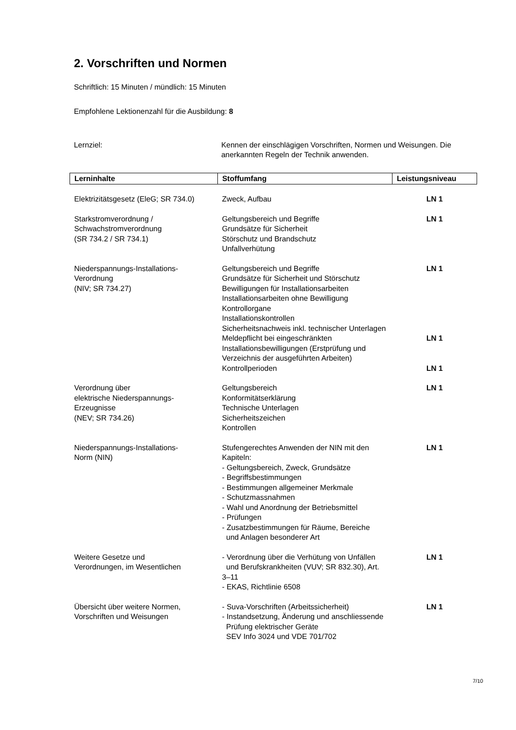2. Vorschriften und Normen
Schriftlich: 15 Minuten / mündlich: 15 Minuten
Empfohlene Lektionenzahl für die Ausbildung: 8
Lernziel: Kennen der einschlägigen Vorschriften, Normen und Weisungen. Die anerkannten Regeln der Technik anwenden.
| Lerninhalte | Stoffumfang | Leistungsniveau |
| --- | --- | --- |
| Elektrizitätsgesetz (EleG; SR 734.0) | Zweck, Aufbau | LN 1 |
| Starkstromverordnung / Schwachstromverordnung (SR 734.2 / SR 734.1) | Geltungsbereich und Begriffe Grundsätze für Sicherheit Störschutz und Brandschutz Unfallverhütung | LN 1 |
| Niederspannungs-Installations- Verordnung (NIV; SR 734.27) | Geltungsbereich und Begriffe Grundsätze für Sicherheit und Störschutz Bewilligungen für Installationsarbeiten Installationsarbeiten ohne Bewilligung Kontrollorgane Installationskontrollen Sicherheitsnachweis inkl. technischer Unterlagen Meldepflicht bei eingeschränkten Installationsbewilligungen (Erstprüfung und Verzeichnis der ausgeführten Arbeiten) Kontrollperioden | LN 1 LN 1 LN 1 |
| Verordnung über elektrische Niederspannungs- Erzeugnisse (NEV; SR 734.26) | Geltungsbereich Konformitätserklärung Technische Unterlagen Sicherheitszeichen Kontrollen | LN 1 |
| Niederspannungs-Installations- Norm (NIN) | Stufengerechtes Anwenden der NIN mit den Kapiteln: - Geltungsbereich, Zweck, Grundsätze - Begriffsbestimmungen - Bestimmungen allgemeiner Merkmale - Schutzmassnahmen - Wahl und Anordnung der Betriebsmittel - Prüfungen - Zusatzbestimmungen für Räume, Bereiche und Anlagen besonderer Art | LN 1 |
| Weitere Gesetze und Verordnungen, im Wesentlichen | - Verordnung über die Verhütung von Unfällen und Berufskrankheiten (VUV; SR 832.30), Art. 3–11 - EKAS, Richtlinie 6508 | LN 1 |
| Übersicht über weitere Normen, Vorschriften und Weisungen | - Suva-Vorschriften (Arbeitssicherheit) - Instandsetzung, Änderung und anschliessende Prüfung elektrischer Geräte SEV Info 3024 und VDE 701/702 | LN 1 |
7/10